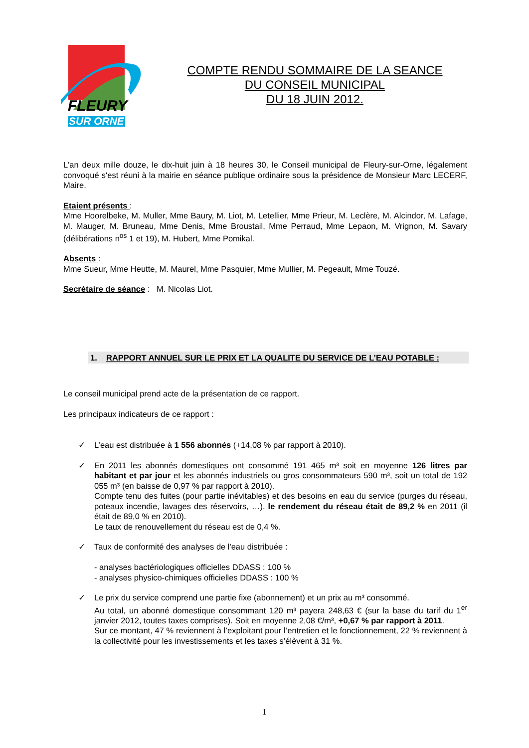FLEURY
SUR ORNE
COMPTE RENDU SOMMAIRE DE LA SEANCE
DU CONSEIL MUNICIPAL
DU 18 JUIN 2012.
L'an deux mille douze, le dix-huit juin à 18 heures 30, le Conseil municipal de Fleury-sur-Orne, légalement convoqué s'est réuni à la mairie en séance publique ordinaire sous la présidence de Monsieur Marc LECERF, Maire.
Etaient présents :
Mme Hoorelbeke, M. Muller, Mme Baury, M. Liot, M. Letellier, Mme Prieur, M. Leclère, M. Alcindor, M. Lafage, M. Mauger, M. Bruneau, Mme Denis, Mme Broustail, Mme Perraud, Mme Lepaon, M. Vrignon, M. Savary (délibérations n<sup>os</sup> 1 et 19), M. Hubert, Mme Pomikal.
Absents :
Mme Sueur, Mme Heutte, M. Maurel, Mme Pasquier, Mme Mullier, M. Pegeault, Mme Touzé.
Secrétaire de séance : M. Nicolas Liot.
1. RAPPORT ANNUEL SUR LE PRIX ET LA QUALITE DU SERVICE DE L’EAU POTABLE :
Le conseil municipal prend acte de la présentation de ce rapport.
Les principaux indicateurs de ce rapport :
✓ L’eau est distribuée à 1 556 abonnés (+14,08 % par rapport à 2010).
✓ En 2011 les abonnés domestiques ont consommé 191 465 m³ soit en moyenne 126 litres par habitant et par jour et les abonnés industriels ou gros consommateurs 590 m³, soit un total de 192 055 m³ (en baisse de 0,97 % par rapport à 2010).
Compte tenu des fuites (pour partie inévitables) et des besoins en eau du service (purges du réseau, poteaux incendie, lavages des réservoirs, …), le rendement du réseau était de 89,2 % en 2011 (il était de 89,0 % en 2010).
Le taux de renouvellement du réseau est de 0,4 %.
✓ Taux de conformité des analyses de l'eau distribuée :
- analyses bactériologiques officielles DDASS : 100 %
- analyses physico-chimiques officielles DDASS : 100 %
✓ Le prix du service comprend une partie fixe (abonnement) et un prix au m³ consommé.
Au total, un abonné domestique consommant 120 m³ payera 248,63 € (sur la base du tarif du 1<sup>er</sup> janvier 2012, toutes taxes comprises). Soit en moyenne 2,08 €/m³, +0,67 % par rapport à 2011.
Sur ce montant, 47 % reviennent à l’exploitant pour l’entretien et le fonctionnement, 22 % reviennent à la collectivité pour les investissements et les taxes s’élèvent à 31 %.
1